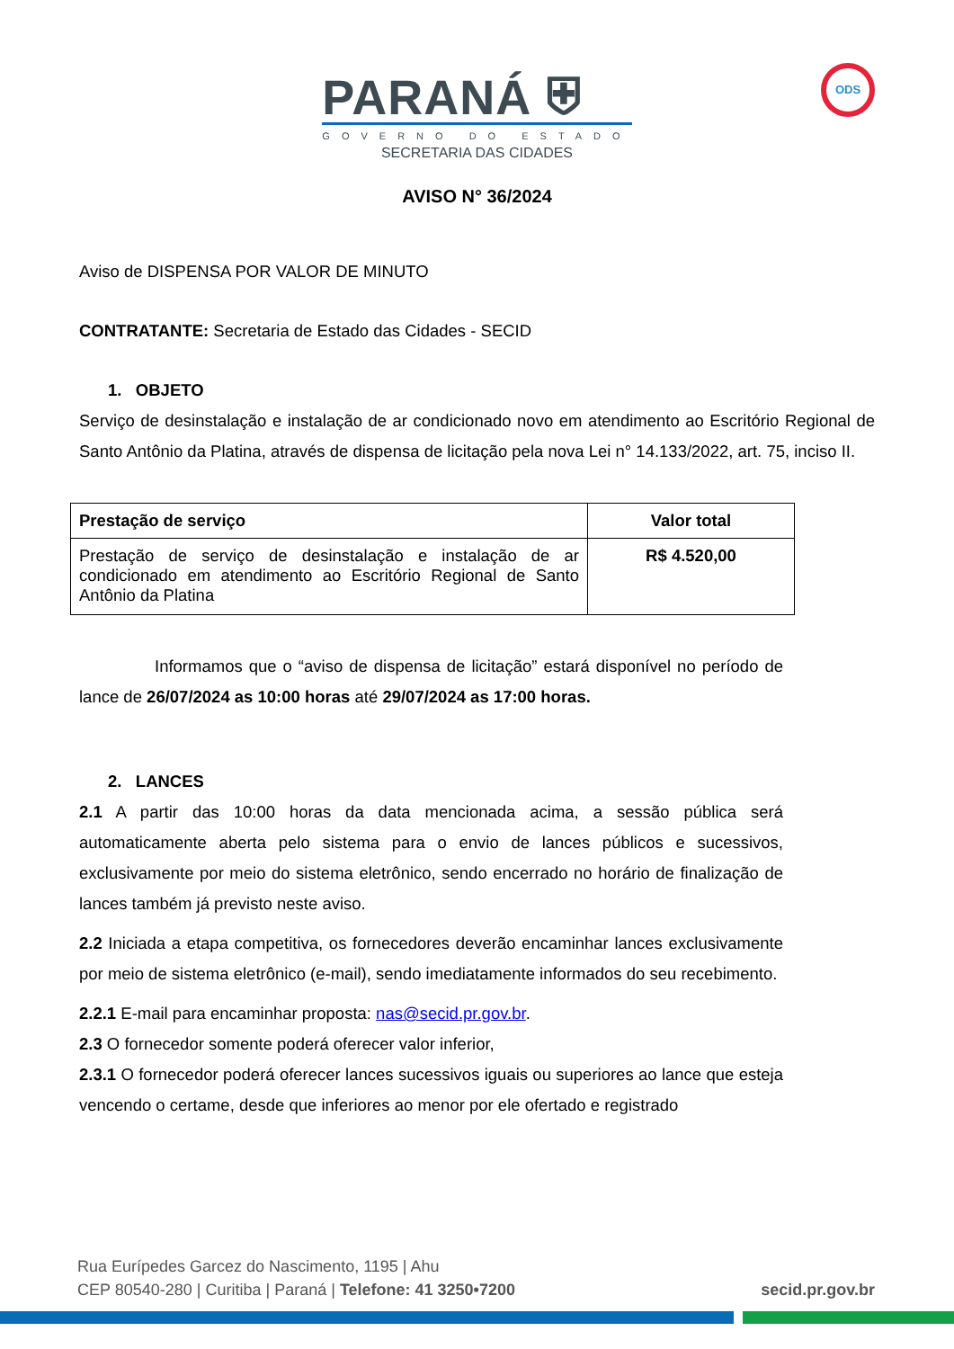PARANÁ ⛨
GOVERNO DO ESTADO
SECRETARIA DAS CIDADES
ODS
AVISO N° 36/2024
Aviso de DISPENSA POR VALOR DE MINUTO
CONTRATANTE: Secretaria de Estado das Cidades - SECID
1. OBJETO
Serviço de desinstalação e instalação de ar condicionado novo em atendimento ao Escritório Regional de Santo Antônio da Platina, através de dispensa de licitação pela nova Lei n° 14.133/2022, art. 75, inciso II.
| Prestação de serviço | Valor total |
| --- | --- |
| Prestação de serviço de desinstalação e instalação de ar condicionado em atendimento ao Escritório Regional de Santo Antônio da Platina | R$ 4.520,00 |
Informamos que o “aviso de dispensa de licitação” estará disponível no período de lance de 26/07/2024 as 10:00 horas até 29/07/2024 as 17:00 horas.
2. LANCES
2.1 A partir das 10:00 horas da data mencionada acima, a sessão pública será automaticamente aberta pelo sistema para o envio de lances públicos e sucessivos, exclusivamente por meio do sistema eletrônico, sendo encerrado no horário de finalização de lances também já previsto neste aviso.
2.2 Iniciada a etapa competitiva, os fornecedores deverão encaminhar lances exclusivamente por meio de sistema eletrônico (e-mail), sendo imediatamente informados do seu recebimento.
2.2.1 E-mail para encaminhar proposta: nas@secid.pr.gov.br.
2.3 O fornecedor somente poderá oferecer valor inferior,
2.3.1 O fornecedor poderá oferecer lances sucessivos iguais ou superiores ao lance que esteja vencendo o certame, desde que inferiores ao menor por ele ofertado e registrado
Rua Eurípedes Garcez do Nascimento, 1195 | Ahu
CEP 80540-280 | Curitiba | Paraná | Telefone: 41 3250•7200 secid.pr.gov.br